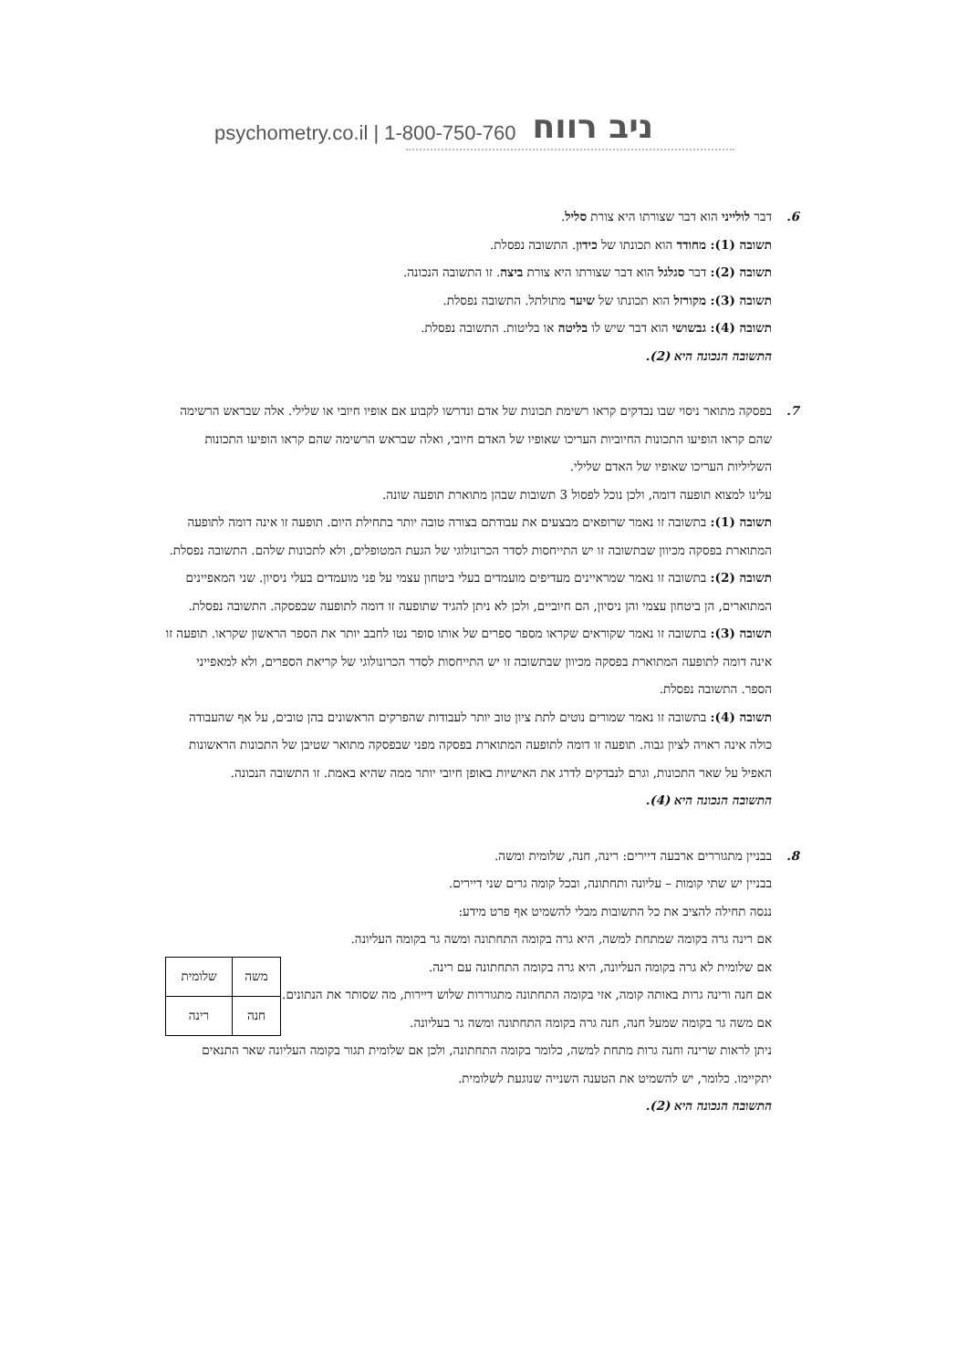psychometry.co.il | 1-800-750-760 ניב רווח
6. דבר לולייני הוא דבר שצורתו היא צורת סליל.
תשובה (1): מחודד הוא תכונתו של כידון. התשובה נפסלת.
תשובה (2): דבר סגלגל הוא דבר שצורתו היא צורת ביצה. זו התשובה הנכונה.
תשובה (3): מקורזל הוא תכונתו של שיער מתולתל. התשובה נפסלת.
תשובה (4): גבשושי הוא דבר שיש לו בליטה או בליטות. התשובה נפסלת.
התשובה הנכונה היא (2).
7. בפסקה מתואר ניסוי שבו נבדקים קראו רשימת תכונות של אדם ונדרשו לקבוע אם אופיו חיובי או שלילי. אלה שבראש הרשימה שהם קראו הופיעו התכונות החיוביות העריכו שאופיו של האדם חיובי, ואלה שבראש הרשימה שהם קראו הופיעו התכונות השליליות העריכו שאופיו של האדם שלילי.
עלינו למצוא תופעה דומה, ולכן נוכל לפסול 3 תשובות שבהן מתוארת תופעה שונה.
תשובה (1): בתשובה זו נאמר שרופאים מבצעים את עבודתם בצורה טובה יותר בתחילת היום. תופעה זו אינה דומה לתופעה המתוארת בפסקה מכיוון שבתשובה זו יש התייחסות לסדר הכרונולוגי של הגעת המטופלים, ולא לתכונות שלהם. התשובה נפסלת.
תשובה (2): בתשובה זו נאמר שמראיינים מעדיפים מועמדים בעלי ביטחון עצמי על פני מועמדים בעלי ניסיון. שני המאפיינים המתוארים, הן ביטחון עצמי והן ניסיון, הם חיוביים, ולכן לא ניתן להגיד שתופעה זו דומה לתופעה שבפסקה. התשובה נפסלת.
תשובה (3): בתשובה זו נאמר שקוראים שקראו מספר ספרים של אותו סופר נטו לחבב יותר את הספר הראשון שקראו. תופעה זו אינה דומה לתופעה המתוארת בפסקה מכיוון שבתשובה זו יש התייחסות לסדר הכרונולוגי של קריאת הספרים, ולא למאפייני הספר. התשובה נפסלת.
תשובה (4): בתשובה זו נאמר שמורים נוטים לתת ציון טוב יותר לעבודות שהפרקים הראשונים בהן טובים, על אף שהעבודה כולה אינה ראויה לציון גבוה. תופעה זו דומה לתופעה המתוארת בפסקה מפני שבפסקה מתואר שטיבן של התכונות הראשונות האפיל על שאר התכונות, וגרם לנבדקים לדרג את האישיות באופן חיובי יותר ממה שהיא באמת. זו התשובה הנכונה.
התשובה הנכונה היא (4).
8. בבניין מתגוררים ארבעה דיירים: רינה, חנה, שלומית ומשה.
בבניין יש שתי קומות – עליונה ותחתונה, ובכל קומה גרים שני דיירים.
ננסה תחילה להציב את כל התשובות מבלי להשמיט אף פרט מידע:
אם רינה גרה בקומה שמתחת למשה, היא גרה בקומה התחתונה ומשה גר בקומה העליונה.
| משה | שלומית |
| חנה | רינה |
אם שלומית לא גרה בקומה העליונה, היא גרה בקומה התחתונה עם רינה.
אם חנה ורינה גרות באותה קומה, אזי בקומה התחתונה מתגוררות שלוש דיירות, מה שסותר את הנתונים.
אם משה גר בקומה שמעל חנה, חנה גרה בקומה התחתונה ומשה גר בעליונה.
ניתן לראות שרינה וחנה גרות מתחת למשה, כלומר בקומה התחתונה, ולכן אם שלומית תגור בקומה העליונה שאר התנאים יתקיימו. כלומר, יש להשמיט את הטענה השנייה שנוגעת לשלומית.
התשובה הנכונה היא (2).